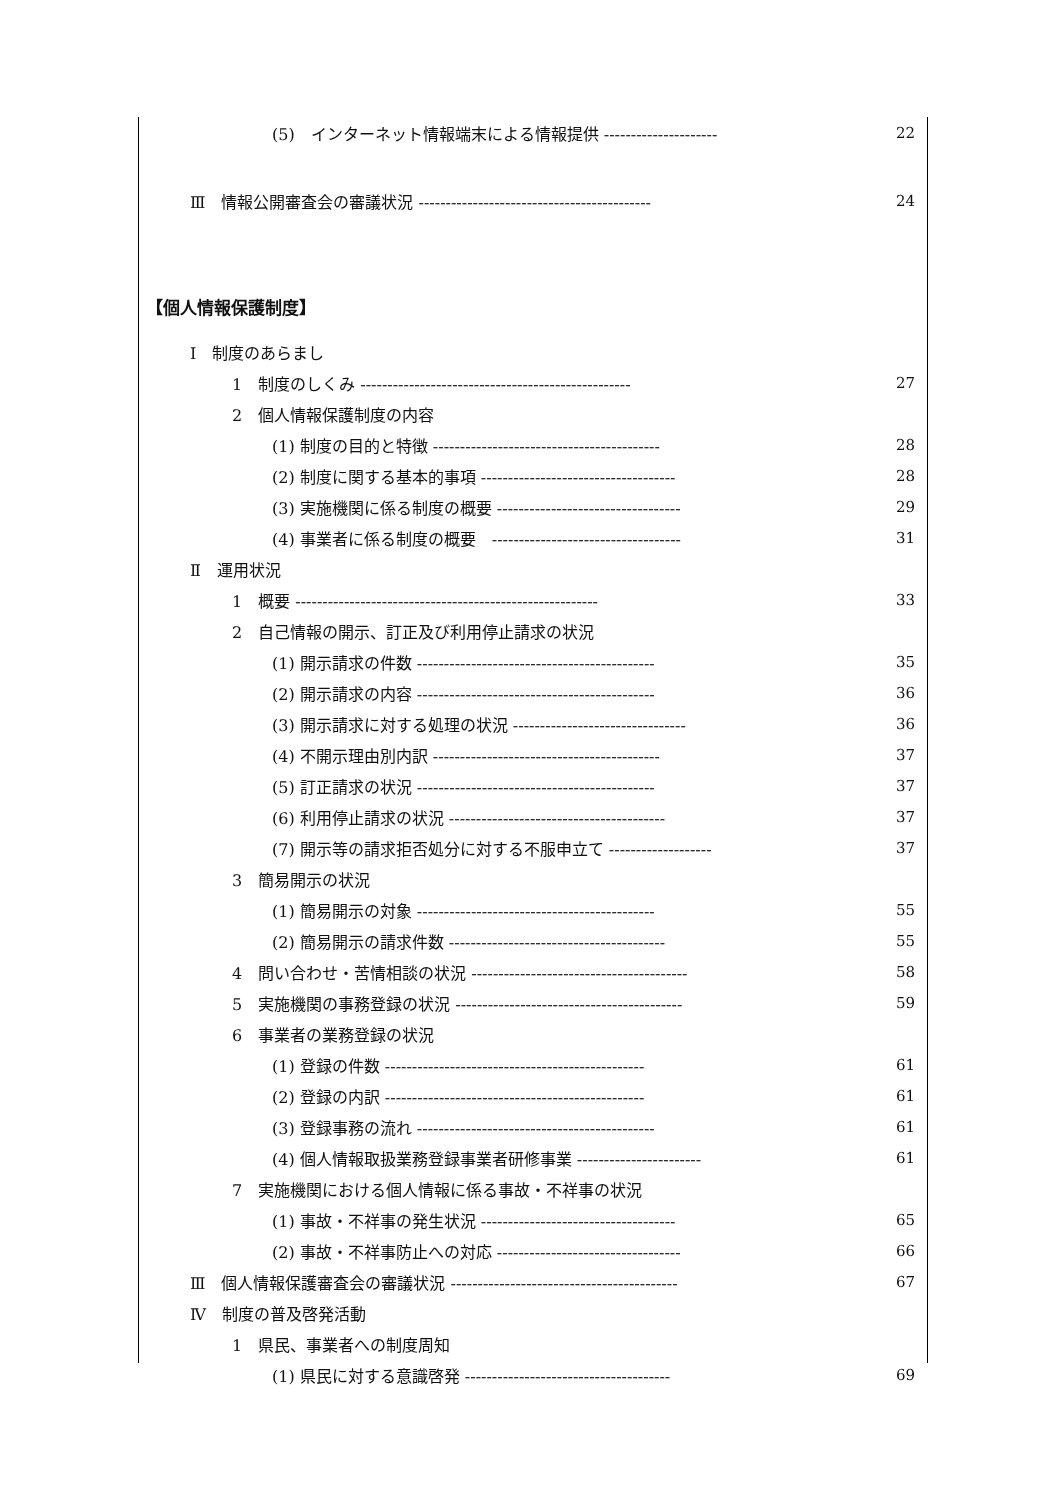(5)　インターネット情報端末による情報提供 --------------------- 22
Ⅲ　情報公開審査会の審議状況 ------------------------------------------- 24
【個人情報保護制度】
Ⅰ　制度のあらまし
1　制度のしくみ -------------------------------------------------- 27
2　個人情報保護制度の内容
(1) 制度の目的と特徴 ------------------------------------------ 28
(2) 制度に関する基本的事項 ------------------------------------ 28
(3) 実施機関に係る制度の概要 ---------------------------------- 29
(4) 事業者に係る制度の概要　----------------------------------- 31
Ⅱ　運用状況
1　概要 -------------------------------------------------------- 33
2　自己情報の開示、訂正及び利用停止請求の状況
(1) 開示請求の件数 -------------------------------------------- 35
(2) 開示請求の内容 -------------------------------------------- 36
(3) 開示請求に対する処理の状況 -------------------------------- 36
(4) 不開示理由別内訳 ------------------------------------------ 37
(5) 訂正請求の状況 -------------------------------------------- 37
(6) 利用停止請求の状況 ---------------------------------------- 37
(7) 開示等の請求拒否処分に対する不服申立て ------------------- 37
3　簡易開示の状況
(1) 簡易開示の対象 -------------------------------------------- 55
(2) 簡易開示の請求件数 ---------------------------------------- 55
4　問い合わせ・苦情相談の状況 ---------------------------------------- 58
5　実施機関の事務登録の状況 ------------------------------------------ 59
6　事業者の業務登録の状況
(1) 登録の件数 ------------------------------------------------ 61
(2) 登録の内訳 ------------------------------------------------ 61
(3) 登録事務の流れ -------------------------------------------- 61
(4) 個人情報取扱業務登録事業者研修事業 ----------------------- 61
7　実施機関における個人情報に係る事故・不祥事の状況
(1) 事故・不祥事の発生状況 ------------------------------------ 65
(2) 事故・不祥事防止への対応 ---------------------------------- 66
Ⅲ　個人情報保護審査会の審議状況 ------------------------------------------ 67
Ⅳ　制度の普及啓発活動
1　県民、事業者への制度周知
(1) 県民に対する意識啓発 -------------------------------------- 69